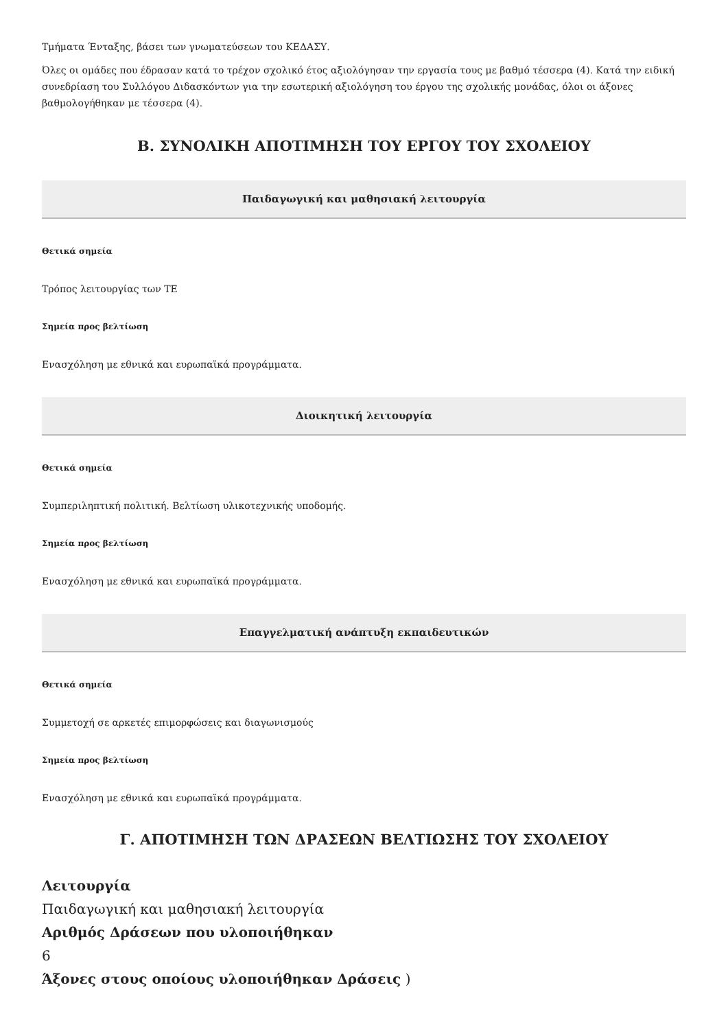Τμήματα Ένταξης, βάσει των γνωματεύσεων του ΚΕΔΑΣΥ.
Όλες οι ομάδες που έδρασαν κατά το τρέχον σχολικό έτος αξιολόγησαν την εργασία τους με βαθμό τέσσερα (4). Κατά την ειδική συνεδρίαση του Συλλόγου Διδασκόντων για την εσωτερική αξιολόγηση του έργου της σχολικής μονάδας, όλοι οι άξονες βαθμολογήθηκαν με τέσσερα (4).
Β. ΣΥΝΟΛΙΚΗ ΑΠΟΤΙΜΗΣΗ ΤΟΥ ΕΡΓΟΥ ΤΟΥ ΣΧΟΛΕΙΟΥ
Παιδαγωγική και μαθησιακή λειτουργία
Θετικά σημεία
Τρόπος λειτουργίας των ΤΕ
Σημεία προς βελτίωση
Ενασχόληση με εθνικά και ευρωπαϊκά προγράμματα.
Διοικητική λειτουργία
Θετικά σημεία
Συμπεριληπτική πολιτική. Βελτίωση υλικοτεχνικής υποδομής.
Σημεία προς βελτίωση
Ενασχόληση με εθνικά και ευρωπαϊκά προγράμματα.
Επαγγελματική ανάπτυξη εκπαιδευτικών
Θετικά σημεία
Συμμετοχή σε αρκετές επιμορφώσεις και διαγωνισμούς
Σημεία προς βελτίωση
Ενασχόληση με εθνικά και ευρωπαϊκά προγράμματα.
Γ. ΑΠΟΤΙΜΗΣΗ ΤΩΝ ΔΡΑΣΕΩΝ ΒΕΛΤΙΩΣΗΣ ΤΟΥ ΣΧΟΛΕΙΟΥ
Λειτουργία
Παιδαγωγική και μαθησιακή λειτουργία
Αριθμός Δράσεων που υλοποιήθηκαν
6
Άξονες στους οποίους υλοποιήθηκαν Δράσεις )